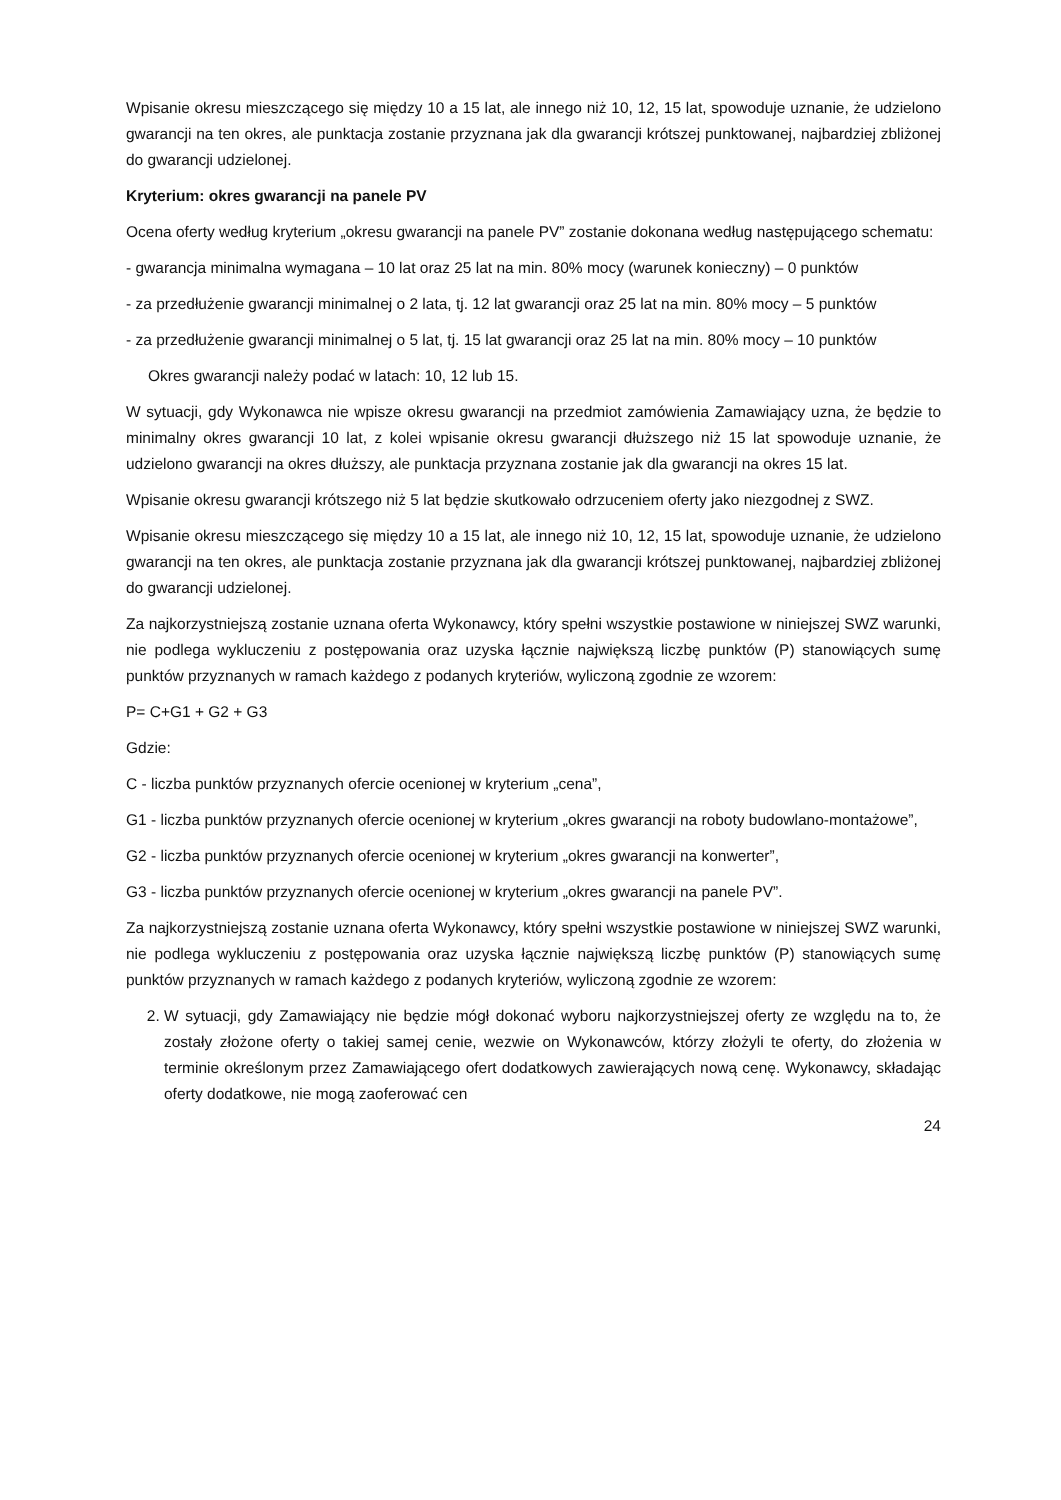Wpisanie okresu mieszczącego się między 10 a 15 lat, ale innego niż 10, 12, 15 lat, spowoduje uznanie, że udzielono gwarancji na ten okres, ale punktacja zostanie przyznana jak dla gwarancji krótszej punktowanej, najbardziej zbliżonej do gwarancji udzielonej.
Kryterium: okres gwarancji na panele PV
Ocena oferty według kryterium „okresu gwarancji na panele PV” zostanie dokonana według następującego schematu:
- gwarancja minimalna wymagana – 10 lat oraz 25 lat na min. 80% mocy (warunek konieczny) – 0 punktów
- za przedłużenie gwarancji minimalnej o 2 lata, tj. 12 lat gwarancji oraz 25 lat na min. 80% mocy – 5 punktów
- za przedłużenie gwarancji minimalnej o 5 lat, tj. 15 lat gwarancji oraz 25 lat na min. 80% mocy – 10 punktów
Okres gwarancji należy podać w latach: 10, 12 lub 15.
W sytuacji, gdy Wykonawca nie wpisze okresu gwarancji na przedmiot zamówienia Zamawiający uzna, że będzie to minimalny okres gwarancji 10 lat, z kolei wpisanie okresu gwarancji dłuższego niż 15 lat spowoduje uznanie, że udzielono gwarancji na okres dłuższy, ale punktacja przyznana zostanie jak dla gwarancji na okres 15 lat.
Wpisanie okresu gwarancji krótszego niż 5 lat będzie skutkowało odrzuceniem oferty jako niezgodnej z SWZ.
Wpisanie okresu mieszczącego się między 10 a 15 lat, ale innego niż 10, 12, 15 lat, spowoduje uznanie, że udzielono gwarancji na ten okres, ale punktacja zostanie przyznana jak dla gwarancji krótszej punktowanej, najbardziej zbliżonej do gwarancji udzielonej.
Za najkorzystniejszą zostanie uznana oferta Wykonawcy, który spełni wszystkie postawione w niniejszej SWZ warunki, nie podlega wykluczeniu z postępowania oraz uzyska łącznie największą liczbę punktów (P) stanowiących sumę punktów przyznanych w ramach każdego z podanych kryteriów, wyliczoną zgodnie ze wzorem:
P= C+G1 + G2 + G3
Gdzie:
C - liczba punktów przyznanych ofercie ocenionej w kryterium „cena”,
G1 - liczba punktów przyznanych ofercie ocenionej w kryterium „okres gwarancji na roboty budowlano-montażowe”,
G2 - liczba punktów przyznanych ofercie ocenionej w kryterium „okres gwarancji na konwerter”,
G3 - liczba punktów przyznanych ofercie ocenionej w kryterium „okres gwarancji na panele PV”.
Za najkorzystniejszą zostanie uznana oferta Wykonawcy, który spełni wszystkie postawione w niniejszej SWZ warunki, nie podlega wykluczeniu z postępowania oraz uzyska łącznie największą liczbę punktów (P) stanowiących sumę punktów przyznanych w ramach każdego z podanych kryteriów, wyliczoną zgodnie ze wzorem:
2. W sytuacji, gdy Zamawiający nie będzie mógł dokonać wyboru najkorzystniejszej oferty ze względu na to, że zostały złożone oferty o takiej samej cenie, wezwie on Wykonawców, którzy złożyli te oferty, do złożenia w terminie określonym przez Zamawiającego ofert dodatkowych zawierających nową cenę. Wykonawcy, składając oferty dodatkowe, nie mogą zaoferować cen
24